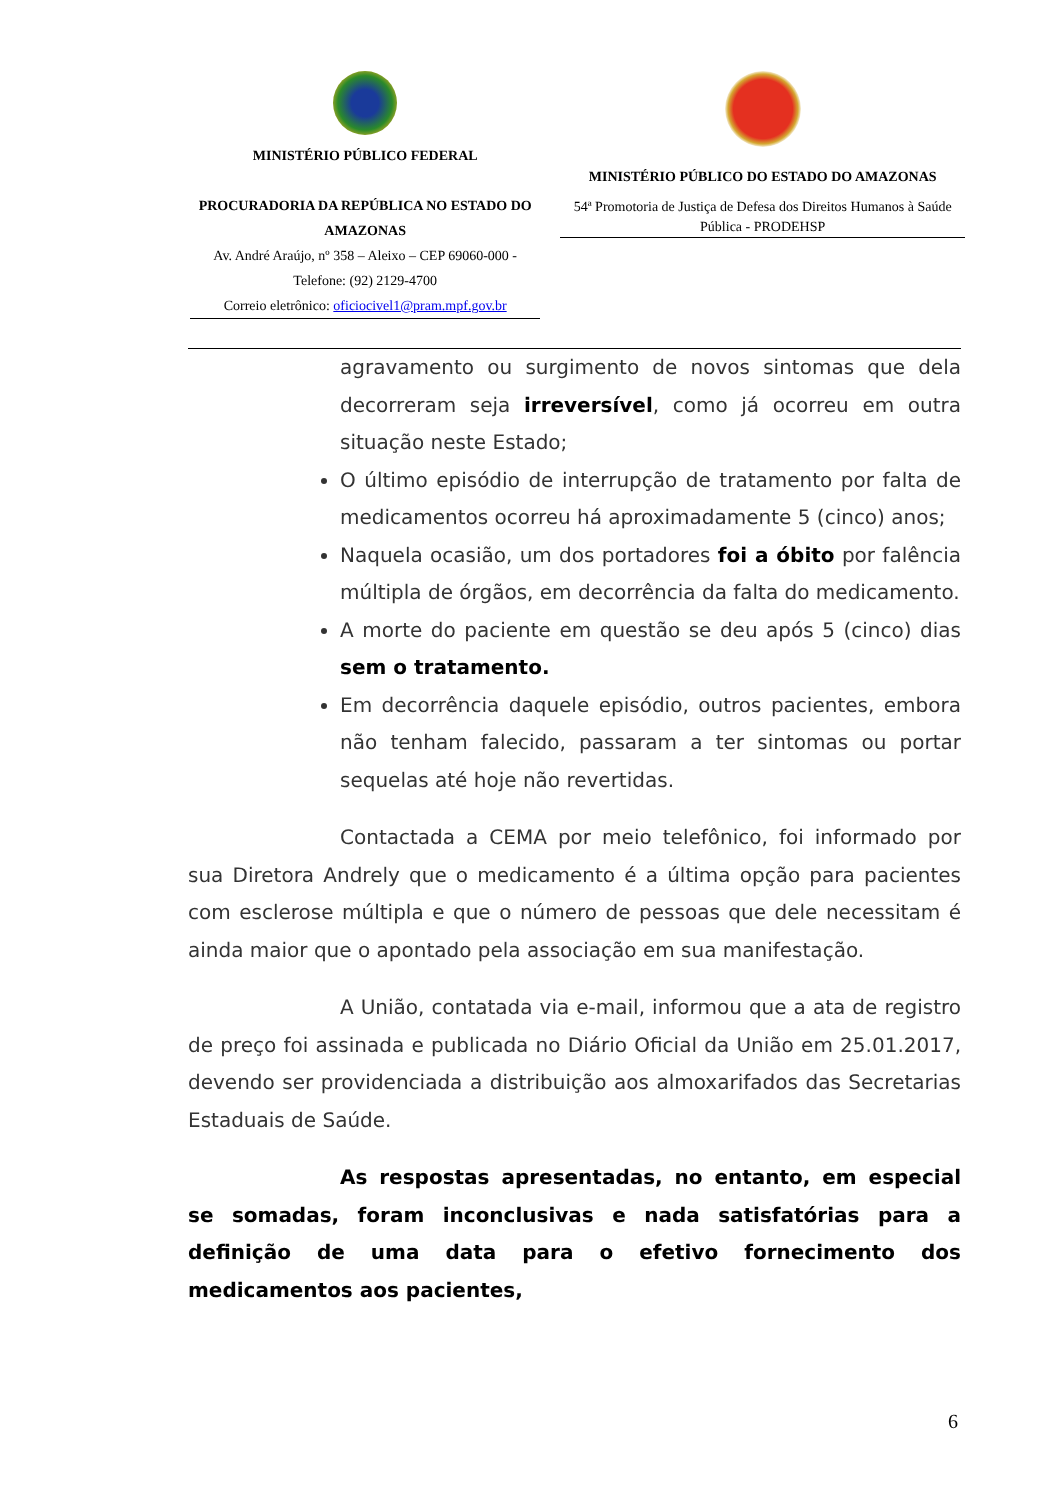MINISTÉRIO PÚBLICO FEDERAL
PROCURADORIA DA REPÚBLICA NO ESTADO DO AMAZONAS
Av. André Araújo, nº 358 – Aleixo – CEP 69060-000 - Telefone: (92) 2129-4700
Correio eletrônico: oficiocivel1@pram.mpf.gov.br
MINISTÉRIO PÚBLICO DO ESTADO DO AMAZONAS
54ª Promotoria de Justiça de Defesa dos Direitos Humanos à Saúde Pública - PRODEHSP
agravamento ou surgimento de novos sintomas que dela decorreram seja irreversível, como já ocorreu em outra situação neste Estado;
O último episódio de interrupção de tratamento por falta de medicamentos ocorreu há aproximadamente 5 (cinco) anos;
Naquela ocasião, um dos portadores foi a óbito por falência múltipla de órgãos, em decorrência da falta do medicamento.
A morte do paciente em questão se deu após 5 (cinco) dias sem o tratamento.
Em decorrência daquele episódio, outros pacientes, embora não tenham falecido, passaram a ter sintomas ou portar sequelas até hoje não revertidas.
Contactada a CEMA por meio telefônico, foi informado por sua Diretora Andrely que o medicamento é a última opção para pacientes com esclerose múltipla e que o número de pessoas que dele necessitam é ainda maior que o apontado pela associação em sua manifestação.
A União, contatada via e-mail, informou que a ata de registro de preço foi assinada e publicada no Diário Oficial da União em 25.01.2017, devendo ser providenciada a distribuição aos almoxarifados das Secretarias Estaduais de Saúde.
As respostas apresentadas, no entanto, em especial se somadas, foram inconclusivas e nada satisfatórias para a definição de uma data para o efetivo fornecimento dos medicamentos aos pacientes,
6